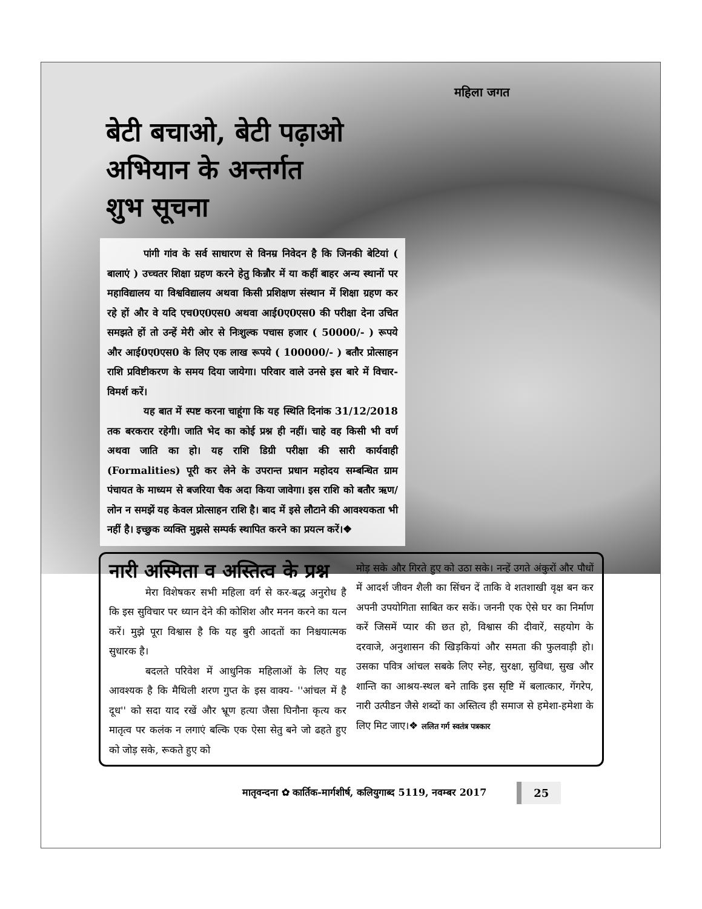महिला जगत
बेटी बचाओ, बेटी पढ़ाओ
अभियान के अन्तर्गत
शुभ सूचना
पांगी गांव के सर्व साधारण से विनम्र निवेदन है कि जिनकी बेटियां ( बालाएं ) उच्चतर शिक्षा ग्रहण करने हेतु किन्नौर में या कहीं बाहर अन्य स्थानों पर महाविद्यालय या विश्वविद्यालय अथवा किसी प्रशिक्षण संस्थान में शिक्षा ग्रहण कर रहे हों और वे यदि एच0ए0एस0 अथवा आई0ए0एस0 की परीक्षा देना उचित समझते हों तो उन्हें मेरी ओर से निःशुल्क पचास हजार ( 50000/- ) रूपये और आई0ए0एस0 के लिए एक लाख रूपये ( 100000/- ) बतौर प्रोत्साहन राशि प्रविष्टीकरण के समय दिया जायेगा। परिवार वाले उनसे इस बारे में विचार-विमर्श करें।
यह बात में स्पष्ट करना चाहूंगा कि यह स्थिति दिनांक 31/12/2018 तक बरकरार रहेगी। जाति भेद का कोई प्रश्न ही नहीं। चाहे वह किसी भी वर्ण अथवा जाति का हो। यह राशि डिग्री परीक्षा की सारी कार्यवाही (Formalities) पूरी कर लेने के उपरान्त प्रधान महोदय सम्बन्धित ग्राम पंचायत के माध्यम से बजरिया चैक अदा किया जावेगा। इस राशि को बतौर ऋण/लोन न समझें यह केवल प्रोत्साहन राशि है। बाद में इसे लौटाने की आवश्यकता भी नहीं है। इच्छुक व्यक्ति मुझसे सम्पर्क स्थापित करने का प्रयत्न करें।❖
नारी अस्मिता व अस्तित्व के प्रश्न
मेरा विशेषकर सभी महिला वर्ग से कर-बद्ध अनुरोध है कि इस सुविचार पर ध्यान देने की कोशिश और मनन करने का यत्न करें। मुझे पूरा विश्वास है कि यह बुरी आदतों का निश्चयात्मक सुधारक है।
बदलते परिवेश में आधुनिक महिलाओं के लिए यह आवश्यक है कि मैथिली शरण गुप्त के इस वाक्य- ''आंचल में है दूध'' को सदा याद रखें और भ्रूण हत्या जैसा घिनौना कृत्य कर मातृत्व पर कलंक न लगाएं बल्कि एक ऐसा सेतु बने जो ढहते हुए को जोड़ सके, रूकते हुए को
मोड़ सके और गिरते हुए को उठा सके। नन्हें उगते अंकुरों और पौधों में आदर्श जीवन शैली का सिंचन दें ताकि वे शतशाखी वृक्ष बन कर अपनी उपयोगिता साबित कर सकें। जननी एक ऐसे घर का निर्माण करें जिसमें प्यार की छत हो, विश्वास की दीवारें, सहयोग के दरवाजे, अनुशासन की खिड़कियां और समता की फुलवाड़ी हो। उसका पवित्र आंचल सबके लिए स्नेह, सुरक्षा, सुविधा, सुख और शान्ति का आश्रय-स्थल बने ताकि इस सृष्टि में बलात्कार, गेंगरेप, नारी उत्पीडन जैसे शब्दों का अस्तित्व ही समाज से हमेशा-हमेशा के लिए मिट जाए।❖ ललित गर्ग स्वतंत्र पत्रकार
मातृवन्दना ✿ कार्तिक-मार्गशीर्ष, कलियुगाब्द 5119, नवम्बर 2017 25